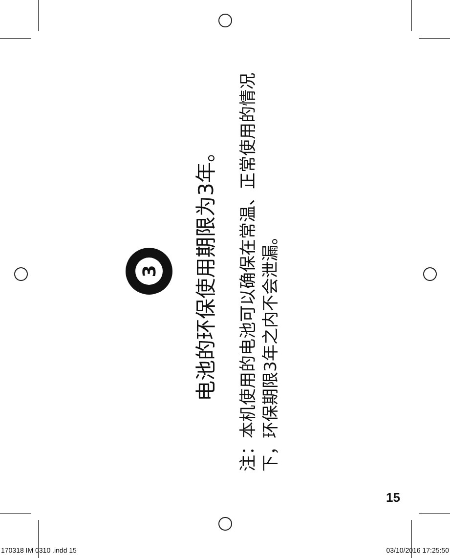3
电池的环保使用期限为3年。
注：本机使用的电池可以确保在常温、正常使用的情况下，环保期限3年之内不会泄漏。
15
170318 IM 0310 .indd 15 03/10/2016 17:25:50